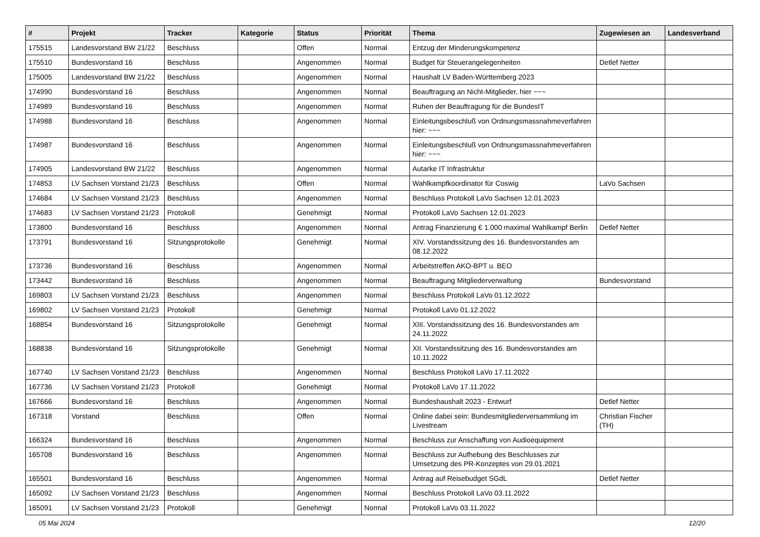| # | Projekt | Tracker | Kategorie | Status | Priorität | Thema | Zugewiesen an | Landesverband |
| --- | --- | --- | --- | --- | --- | --- | --- | --- |
| 175515 | Landesvorstand BW 21/22 | Beschluss | | Offen | Normal | Entzug der Minderungskompetenz | | |
| 175510 | Bundesvorstand 16 | Beschluss | | Angenommen | Normal | Budget für Steuerangelegenheiten | Detlef Netter | |
| 175005 | Landesvorstand BW 21/22 | Beschluss | | Angenommen | Normal | Haushalt LV Baden-Württemberg 2023 | | |
| 174990 | Bundesvorstand 16 | Beschluss | | Angenommen | Normal | Beauftragung an Nicht-Mitglieder, hier ~~~ | | |
| 174989 | Bundesvorstand 16 | Beschluss | | Angenommen | Normal | Ruhen der Beauftragung für die BundesIT | | |
| 174988 | Bundesvorstand 16 | Beschluss | | Angenommen | Normal | Einleitungsbeschluß von Ordnungsmassnahmeverfahren hier: ~~~ | | |
| 174987 | Bundesvorstand 16 | Beschluss | | Angenommen | Normal | Einleitungsbeschluß von Ordnungsmassnahmeverfahren hier: ~~~ | | |
| 174905 | Landesvorstand BW 21/22 | Beschluss | | Angenommen | Normal | Autarke IT Infrastruktur | | |
| 174853 | LV Sachsen Vorstand 21/23 | Beschluss | | Offen | Normal | Wahlkampfkoordinator für Coswig | LaVo Sachsen | |
| 174684 | LV Sachsen Vorstand 21/23 | Beschluss | | Angenommen | Normal | Beschluss Protokoll LaVo Sachsen 12.01.2023 | | |
| 174683 | LV Sachsen Vorstand 21/23 | Protokoll | | Genehmigt | Normal | Protokoll LaVo Sachsen 12.01.2023 | | |
| 173800 | Bundesvorstand 16 | Beschluss | | Angenommen | Normal | Antrag Finanzierung € 1.000 maximal Wahlkampf Berlin | Detlef Netter | |
| 173791 | Bundesvorstand 16 | Sitzungsprotokolle | | Genehmigt | Normal | XIV. Vorstandssitzung des 16. Bundesvorstandes am 08.12.2022 | | |
| 173736 | Bundesvorstand 16 | Beschluss | | Angenommen | Normal | Arbeitstreffen AKO-BPT u. BEO | | |
| 173442 | Bundesvorstand 16 | Beschluss | | Angenommen | Normal | Beauftragung Mitgliederverwaltung | Bundesvorstand | |
| 169803 | LV Sachsen Vorstand 21/23 | Beschluss | | Angenommen | Normal | Beschluss Protokoll LaVo 01.12.2022 | | |
| 169802 | LV Sachsen Vorstand 21/23 | Protokoll | | Genehmigt | Normal | Protokoll LaVo 01.12.2022 | | |
| 168854 | Bundesvorstand 16 | Sitzungsprotokolle | | Genehmigt | Normal | XIII. Vorstandssitzung des 16. Bundesvorstandes am 24.11.2022 | | |
| 168838 | Bundesvorstand 16 | Sitzungsprotokolle | | Genehmigt | Normal | XII. Vorstandssitzung des 16. Bundesvorstandes am 10.11.2022 | | |
| 167740 | LV Sachsen Vorstand 21/23 | Beschluss | | Angenommen | Normal | Beschluss Protokoll LaVo 17.11.2022 | | |
| 167736 | LV Sachsen Vorstand 21/23 | Protokoll | | Genehmigt | Normal | Protokoll LaVo 17.11.2022 | | |
| 167666 | Bundesvorstand 16 | Beschluss | | Angenommen | Normal | Bundeshaushalt 2023 - Entwurf | Detlef Netter | |
| 167318 | Vorstand | Beschluss | | Offen | Normal | Online dabei sein: Bundesmitgliederversammlung im Livestream | Christian Fischer (TH) | |
| 166324 | Bundesvorstand 16 | Beschluss | | Angenommen | Normal | Beschluss zur Anschaffung von Audioequipment | | |
| 165708 | Bundesvorstand 16 | Beschluss | | Angenommen | Normal | Beschluss zur Aufhebung des Beschlusses zur Umsetzung des PR-Konzeptes von 29.01.2021 | | |
| 165501 | Bundesvorstand 16 | Beschluss | | Angenommen | Normal | Antrag auf Reisebudget SGdL | Detlef Netter | |
| 165092 | LV Sachsen Vorstand 21/23 | Beschluss | | Angenommen | Normal | Beschluss Protokoll LaVo 03.11.2022 | | |
| 165091 | LV Sachsen Vorstand 21/23 | Protokoll | | Genehmigt | Normal | Protokoll LaVo 03.11.2022 | | |
05 Mai 2024 12/20